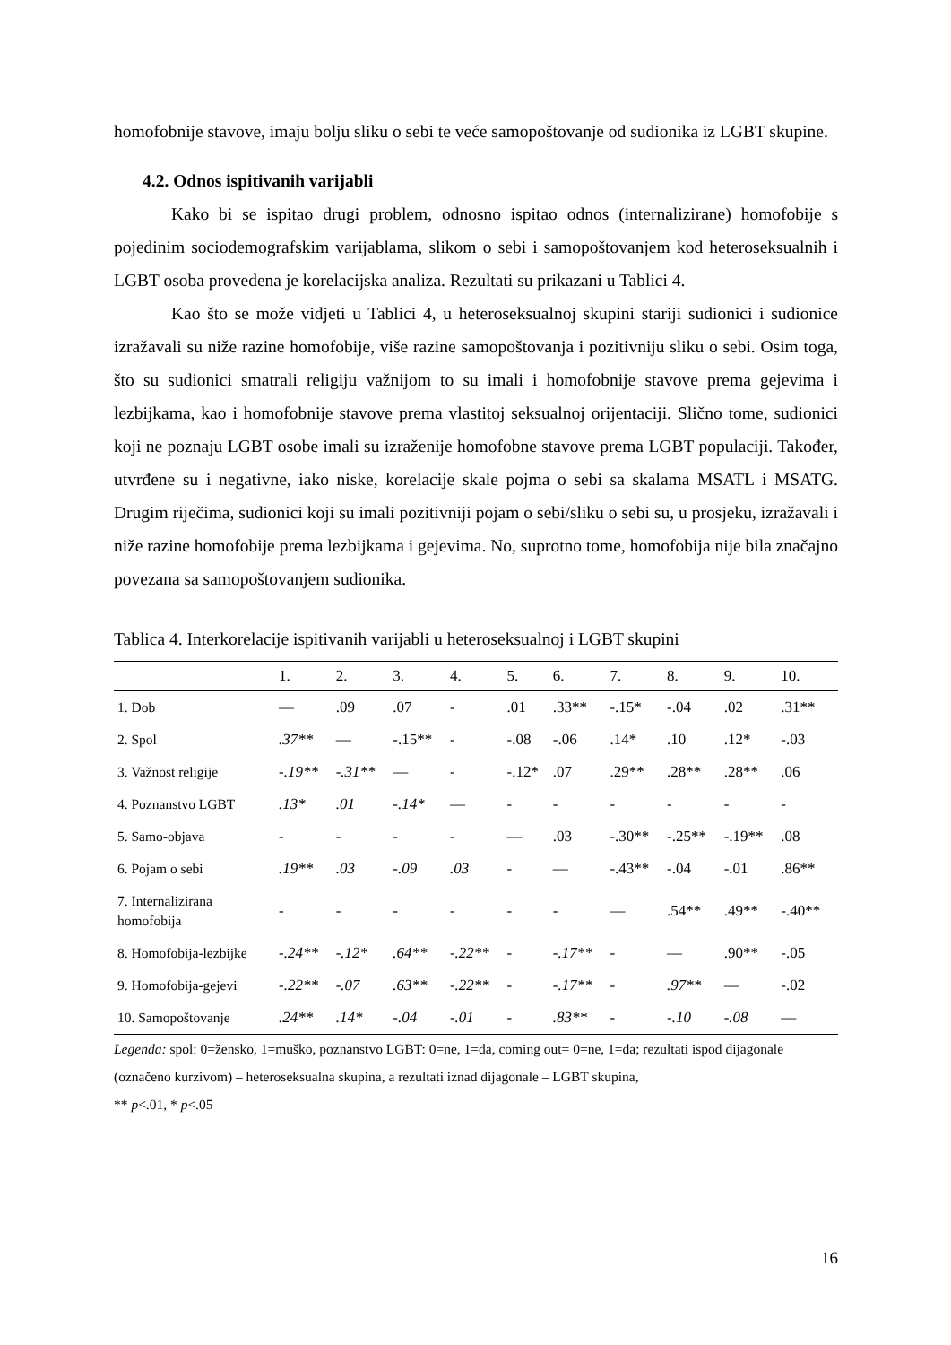homofobnije stavove, imaju bolju sliku o sebi te veće samopoštovanje od sudionika iz LGBT skupine.
4.2. Odnos ispitivanih varijabli
Kako bi se ispitao drugi problem, odnosno ispitao odnos (internalizirane) homofobije s pojedinim sociodemografskim varijablama, slikom o sebi i samopoštovanjem kod heteroseksualnih i LGBT osoba provedena je korelacijska analiza. Rezultati su prikazani u Tablici 4.
Kao što se može vidjeti u Tablici 4, u heteroseksualnoj skupini stariji sudionici i sudionice izražavali su niže razine homofobije, više razine samopoštovanja i pozitivniju sliku o sebi. Osim toga, što su sudionici smatrali religiju važnijom to su imali i homofobnije stavove prema gejevima i lezbijkama, kao i homofobnije stavove prema vlastitoj seksualnoj orijentaciji. Slično tome, sudionici koji ne poznaju LGBT osobe imali su izraženije homofobne stavove prema LGBT populaciji. Također, utvrđene su i negativne, iako niske, korelacije skale pojma o sebi sa skalama MSATL i MSATG. Drugim riječima, sudionici koji su imali pozitivniji pojam o sebi/sliku o sebi su, u prosjeku, izražavali i niže razine homofobije prema lezbijkama i gejevima. No, suprotno tome, homofobija nije bila značajno povezana sa samopoštovanjem sudionika.
Tablica 4. Interkorelacije ispitivanih varijabli u heteroseksualnoj i LGBT skupini
| | 1. | 2. | 3. | 4. | 5. | 6. | 7. | 8. | 9. | 10. |
| --- | --- | --- | --- | --- | --- | --- | --- | --- | --- | --- |
| 1. Dob | — | .09 | .07 | - | .01 | .33** | -.15* | -.04 | .02 | .31** |
| 2. Spol | .37** | — | -.15** | - | -.08 | -.06 | .14* | .10 | .12* | -.03 |
| 3. Važnost religije | -.19** | -.31** | — | - | -.12* | .07 | .29** | .28** | .28** | .06 |
| 4. Poznanstvo LGBT | .13* | .01 | -.14* | — | - | - | - | - | - | - |
| 5. Samo-objava | - | - | - | - | — | .03 | -.30** | -.25** | -.19** | .08 |
| 6. Pojam o sebi | .19** | .03 | -.09 | .03 | - | — | -.43** | -.04 | -.01 | .86** |
| 7. Internalizirana homofobija | - | - | - | - | - | - | — | .54** | .49** | -.40** |
| 8. Homofobija-lezbijke | -.24** | -.12* | .64** | -.22** | - | -.17** | - | — | .90** | -.05 |
| 9. Homofobija-gejevi | -.22** | -.07 | .63** | -.22** | - | -.17** | - | .97** | — | -.02 |
| 10. Samopoštovanje | .24** | .14* | -.04 | -.01 | - | .83** | - | -.10 | -.08 | — |
Legenda: spol: 0=žensko, 1=muško, poznanstvo LGBT: 0=ne, 1=da, coming out= 0=ne, 1=da; rezultati ispod dijagonale (označeno kurzivom) – heteroseksualna skupina, a rezultati iznad dijagonale – LGBT skupina,
** p<.01, * p<.05
16